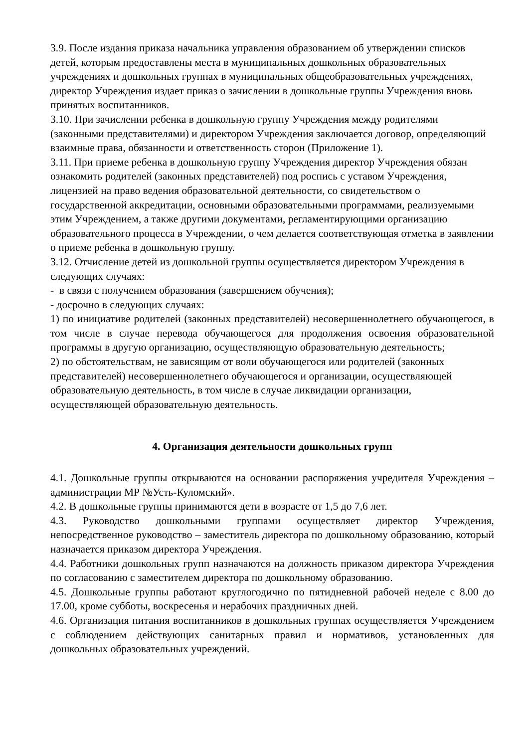3.9. После издания приказа начальника управления образованием об утверждении списков детей, которым предоставлены места в муниципальных дошкольных образовательных учреждениях и дошкольных группах в муниципальных общеобразовательных учреждениях, директор Учреждения издает приказ о зачислении в дошкольные группы Учреждения вновь принятых воспитанников.
3.10. При зачислении ребенка в дошкольную группу Учреждения между родителями (законными представителями) и директором Учреждения заключается договор, определяющий взаимные права, обязанности и ответственность сторон (Приложение 1).
3.11. При приеме ребенка в дошкольную группу Учреждения директор Учреждения обязан ознакомить родителей (законных представителей) под роспись с уставом Учреждения, лицензией на право ведения образовательной деятельности, со свидетельством о государственной аккредитации, основными образовательными программами, реализуемыми этим Учреждением, а также другими документами, регламентирующими организацию образовательного процесса в Учреждении, о чем делается соответствующая отметка в заявлении о приеме ребенка в дошкольную группу.
3.12. Отчисление детей из дошкольной группы осуществляется директором Учреждения в следующих случаях:
- в связи с получением образования (завершением обучения);
- досрочно в следующих случаях:
1) по инициативе родителей (законных представителей) несовершеннолетнего обучающегося, в том числе в случае перевода обучающегося для продолжения освоения образовательной программы в другую организацию, осуществляющую образовательную деятельность;
2) по обстоятельствам, не зависящим от воли обучающегося или родителей (законных представителей) несовершеннолетнего обучающегося и организации, осуществляющей образовательную деятельность, в том числе в случае ликвидации организации, осуществляющей образовательную деятельность.
4. Организация деятельности дошкольных групп
4.1. Дошкольные группы открываются на основании распоряжения учредителя Учреждения – администрации МР №Усть-Куломский».
4.2. В дошкольные группы принимаются дети в возрасте от 1,5 до 7,6 лет.
4.3. Руководство дошкольными группами осуществляет директор Учреждения, непосредственное руководство – заместитель директора по дошкольному образованию, который назначается приказом директора Учреждения.
4.4. Работники дошкольных групп назначаются на должность приказом директора Учреждения по согласованию с заместителем директора по дошкольному образованию.
4.5. Дошкольные группы работают круглогодично по пятидневной рабочей неделе с 8.00 до 17.00, кроме субботы, воскресенья и нерабочих праздничных дней.
4.6. Организация питания воспитанников в дошкольных группах осуществляется Учреждением с соблюдением действующих санитарных правил и нормативов, установленных для дошкольных образовательных учреждений.